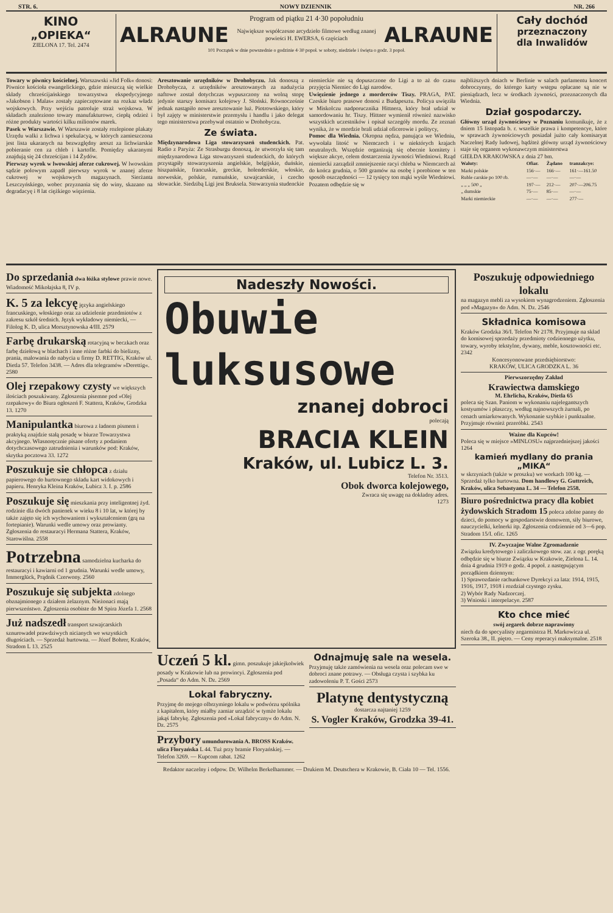STR. 6. NOWY DZIENNIK NR. 266
KINO
„OPIEKA“
ZIELONA 17. Tel. 2474
Program od piątku 21 4·30 popołudniu
ALRAUNE Największe współczesne arcydzieło filmowe według znanej powieści H. EWERSA, 6 częściach ALRAUNE
101 Początek w dnie powszednie o godzinie 4·30 popoł. w soboty, niedziele i święta o godz. 3 popoł.
Cały dochód
przeznaczony
dla Inwalidów
Towary w piwnicy kościelnej. Warszawski »Jid Folk« donosi: Piwnice kościoła ewangelickiego, gdzie mieszczą się wielkie składy chrześcijańskiego towarzystwa ekspedycyjnego »Jakobson i Malas« zostały zapieczętowane na rozkaz władz wojskowych. Przy wejściu patroluje straż wojskowa. W składach znaleziono towary manufakturowe, ciepłą odzież i różne produkty wartości kilku milionów marek.
Pasek w Warszawie. W Warszawie zostały rozlepione plakaty Urzędu walki z lichwa i spekulacyą, w których zamieszczona jest lista ukaranych na bezwzględny areszt za lichwiarskie pobieranie cen za chleb i kartofle. Pomiędzy ukaranymi znajdują się 24 chrześcijan i 14 Żydów.
Pierwszy wyrok w lwowskiej aferze cukrowej. W lwowskim sądzie polowym zapadł pierwszy wyrok w znanej aferze cukrowej w wojskowych magazynach. Sierżanta Leszczyńskiego, wobec przyznania się do winy, skazano na degradacyę i 8 lat ciężkiego więzienia.
Aresztowanie urzędników w Drohobyczu. Jak donoszą z Drohobycza, z urzędników aresztowanych za nadużycia naftowe został dotychczas wypuszczony na wolną stopę jedynie starszy komisarz kolejowy J. Słoński. Równocześnie jednak nastąpiło nowe aresztowanie luż. Piotrowskiego, który był zajęty w ministerstwie przemysłu i handlu i jako delegat tego ministerstwa przebywał ostatnio w Drohobyczu.
Ze świata.
Międzynarodowa Liga stowarzyszeń studenckich. Pat. Radio z Paryża: Ze Strasburgu donoszą, że utworzyła się tam międzynarodowa Liga stowarzyszeń studenckich, do których przystąpiły stowarzyszenia angielskie, belgijskie, duńskie, hiszpańskie, francuskie, greckie, holenderskie, włoskie, norweskie, polskie, rumuńskie, szwajcarskie, i czecho słowackie. Siedzibą Ligi jest Bruksela. Stowarzynia studenckie
niemieckie nie są dopuszczone do Ligi a to aż do czasu przyjęcia Niemiec do Ligi narodów.
Uwięzienie jednego z morderców Tiszy. PRAGA, PAT. Czeskie biuro prasowe donosi z Budapesztu. Policya uwięziła w Miskolczu nadporucznika Hittnera, który brał udział w samordowaniu hr. Tiszy. Hittner wymienił również nazwisko wszystkich uczestników i opisał szczegóły mordu. Ze zeznań wynika, że w mordzie brali udział oficerowie i politycy,
Pomoc dla Wiednia. Okropna nędza, panująca we Wiedniu, wywołała litość w Niemczech i w niektórych krajach neutralnych. Wszędzie organizują się obecnie komitety i większe akcye, celem dostarczenia żywności Wiedniowi. Rząd niemiecki zarządził zmniejszenie racyi chleba w Niemczech aż do końca grudnia, o 500 gramów na osobę i porobione w ten sposób oszczędności — 12 tysięcy ton mąki wyśle Wiedniowi. Pozatem odbędzie się w
najbliższych dniach w Berlinie w salach parlamentu koncert dobroczynny, do którego karty wstępu opłacane są nie w pieniądzach, lecz w środkach żywności, przeznaczonych dla Wiednia.
Dział gospodarczy.
Główny urząd żywnościowy w Poznaniu komunikuje, że z dniem 15 listopada b. r. wszelkie prawa i kompetencye, które w sprawach żywnościowych posiadał jużto cały komisaryat Naczelnej Rady ludowej, bądźteż główny urząd żywnościowy staje się organem wykonawczym ministerstwa
GIEŁDA KRAKOWSKA z dnia 27 bm.
| Waluty: | Ofiar. | Żądano | tranzakcye: |
| --- | --- | --- | --- |
| Marki polskie | 156·— | 166·— | 161·—161.50 |
| Ruble carskie po 100 rb. | —·— | —·— | —·— |
| „ „ „ 500 „ | 197·— | 212·— | 207·—206.75 |
| „ dumskie | 75·— | 85·— | —·— |
| Marki niemieckie | —·— | —·— | 277·— |
Do sprzedania dwa łóżka stylowe prawie nowe. Wiadomość Mikołajska 8, IV p.
K. 5 za lekcyę języka angielskiego francuskiego, włoskiego oraz za udzielenie przedmiotów z zakresu szkół średnich. Język wykładowy niemiecki, — Filolog K. D, ulica Morsztynowska 4/III. 2579
Farbę drukarską rotacyjną w beczkach oraz farbę dziełową w blachach i inne różne farbki do bielizny, prania, malowania do nabycia u firmy D. RETTIG, Kraków ul. Dietla 57. Telefon 3438. — Adres dla telegramów »Derettig«. 2580
Olej rzepakowy czysty we większych ilościach poszukiwany. Zgłoszenia pisemne pod »Olej rzepakowy« do Biura ogłoszeń F. Stattera, Kraków, Grodzka 13. 1270
Manipulantka biurowa z ładnem pismem i praktyką znajdzie stałą posadę w biurze Towarzystwa akcyjnego. Własnoręcznie pisane oferty z podaniem dotychczasowego zatrudnienia i warunków pod: Kraków, skrytka pocztowa 33. 1272
Poszukuje sie chłopca z działu papierowego do hurtownego składu kart widokowych i papieru. Henryka Kleina Kraków, Lubicz 3. I. p. 2586
Poszukuje się mieszkania przy inteligentnej żyd. rodzinie dla dwóch panienek w wieku 8 i 10 lat, w której by także zajęto się ich wychowaniem i wykształceniem (grą na fortepianie). Warunki wedle umowy oraz prowianty. Zgłoszenia do restauracyi Hermana Stattera, Kraków, Starowiślna. 2558
Potrzebna samodzielna kucharka do restauracyi i kawiarni od 1 grudnia. Warunki wedle umowy, Immerglück, Prądnik Czerwony. 2560
Poszukuje się subjekta zdolnego obznajmionego z działem żelaznym. Nieżonaci mają pierwszeństwo. Zgłoszenia osobiste do M Spira Józefa 1. 2568
Już nadszedł transport szwajcarskich sznurowadeł prawdziwych nicianych we wszystkich długościach. — Sprzedaż hurtowna. — Józef Bohrer, Kraków, Stradom L 13. 2525
Nadeszły Nowości.
Obuwie
luksusowe
znanej dobroci
polecają
BRACIA KLEIN
Kraków, ul. Lubicz L. 3.
Telefon Nr. 3513.
Obok dworca kolejowego,
Zwraca się uwagę na dokładny adres.
1273
Uczeń 5 kl. gimn. poszukuje jakiejkolwiek posady w Krakowie lub na prowincyi. Zgłoszenia pod „Posada“ do Adm. N. Dz. 2569
Lokal fabryczny.
Przyjmę do mojego olbrzymiego lokalu w podwórzu spólnika z kapitałem, który miałby zamiar urządzić w tymże lokalu jakąś fabrykę. Zgłoszenia pod »Lokal fabryczny« do Adm. N. Dz. 2575
Przybory umundurowania A. BROSS Kraków. ulica Floryańska L 44. Tuż przy bramie Floryańskiej. — Telefon 3269. — Kupcom rabat. 1262
Odnajmuję sale na wesela.
Przyjmuję także zamówienia na wesela oraz polecam swe w dobroci znane potrawy. — Obsługa czysta i szybka ku zadowoleniu P. T. Gości 2573
Platynę dentystyczną
dostarcza najtaniej 1259
S. Vogler Kraków, Grodzka 39-41.
Poszukuję odpowiedniego lokalu
na magazyn mebli za wysokiem wynagrodzeniem. Zgłoszenia pod »Magazyn« do Adm. N. Dz. 2546
Składnica komisowa
Kraków Grodzka 36/I. Telefon Nr 2178. Przyjmuje na skład do komisowej sprzedaży przedmioty codziennego użytku, towary, wyroby tekstylne, dywany, meble, kosztowności etc. 2342
Koncesyonowane przedsiębiorstwo:
KRAKÓW, ULICA GRODZKA L. 36
Pierwszorzędny Zakład
Krawiectwa damskiego
M. Ehrlicha, Kraków, Dietla 65
poleca się Szan. Paniom w wykonaniu najelegantszych kostyumów i płaszczy, według najnowszych żurnali, po cenach umiarkowanych. Wykonanie szybkie i punktualne. Przyjmuje również przeróbki. 2543
Ważne dla Kupców!
Poleca się w miejsce »MINLOSU« najprzedniejszej jakości 1264
kamień mydlany do prania „MIKA“
w skrzyniach (także w proszku) we workach 100 kg. — Sprzedaż tylko hurtowna. Dom handlowy G. Guttreich, Kraków, ulica Sebastyana L. 34 — Telefon 2558.
Biuro pośrednictwa pracy dla kobiet żydowskich Stradom 15 poleca zdolne panny do dzieci, do pomocy w gospodarstwie domowem, siły biurowe, nauczycielki, kelnerki itp. Zgłoszenia codziennie od 3—6 pop. Stradom 15/I. ofic. 1265
IV. Zwyczajne Walne Zgromadzenie
Związku kredytowego i zaliczkowego stow. zar. z ogr. poręką odbędzie się w biurze Związku w Krakowie, Zielona L. 14. dnia 4 grudnia 1919 o godz. 4 popoł. z następującym porządkiem dziennym:
1) Sprawozdanie rachunkowe Dyrekcyi za lata: 1914, 1915, 1916, 1917, 1918 i rozdział czystego zysku.
2) Wybór Rady Nadzorczej.
3) Wnioski i interpelacye. 2587
Kto chce mieć
swój zegarek dobrze naprawiony
niech da do specyalisty zegarmistrza H. Markowicza ul. Szeroka 38., II. piętro. — Ceny reperacyi maksymalne. 2518
Redaktor naczelny i odpow. Dr. Wilhelm Berkelhammer. — Drukiem M. Deutschera w Krakowie, B. Ciała 10 — Tel. 1556.